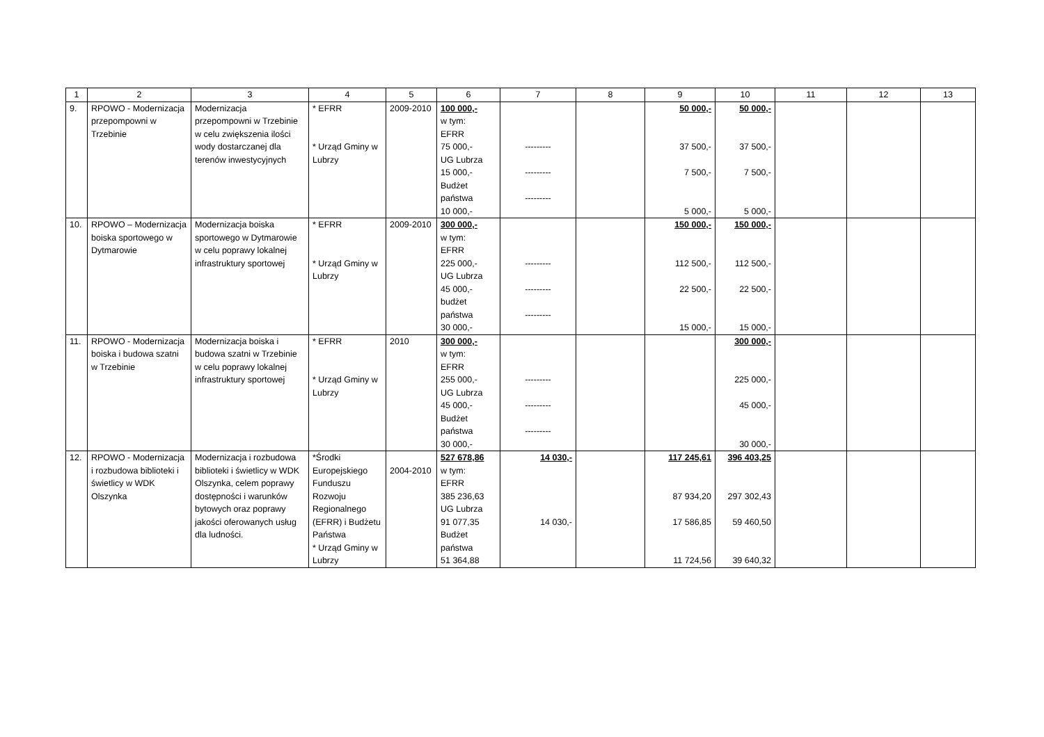| 1 | 2 | 3 | 4 | 5 | 6 | 7 | 8 | 9 | 10 | 11 | 12 | 13 |
| --- | --- | --- | --- | --- | --- | --- | --- | --- | --- | --- | --- | --- |
| 9. | RPOWO - Modernizacja przepompowni w Trzebinie | Modernizacja przepompowni w Trzebinie w celu zwiększenia ilości wody dostarczanej dla terenów inwestycyjnych | * EFRR * Urząd Gminy w Lubrzy | 2009-2010 | 100 000,- w tym: EFRR 75 000,- UG Lubrza 15 000,- Budżet państwa 10 000,- | --------- --------- --------- | | 50 000,- 37 500,- 7 500,- 5 000,- | 50 000,- 37 500,- 7 500,- 5 000,- | | | |
| 10. | RPOWO – Modernizacja boiska sportowego w Dytmarowie | Modernizacja boiska sportowego w Dytmarowie w celu poprawy lokalnej infrastruktury sportowej | * EFRR * Urząd Gminy w Lubrzy | 2009-2010 | 300 000,- w tym: EFRR 225 000,- UG Lubrza 45 000,- budżet państwa 30 000,- | --------- --------- --------- | | 150 000,- 112 500,- 22 500,- 15 000,- | 150 000,- 112 500,- 22 500,- 15 000,- | | | |
| 11. | RPOWO - Modernizacja boiska i budowa szatni w Trzebinie | Modernizacja boiska i budowa szatni w Trzebinie w celu poprawy lokalnej infrastruktury sportowej | * EFRR * Urząd Gminy w Lubrzy | 2010 | 300 000,- w tym: EFRR 255 000,- UG Lubrza 45 000,- Budżet państwa 30 000,- | --------- --------- --------- | | | 300 000,- 225 000,- 45 000,- 30 000,- | | | |
| 12. | RPOWO - Modernizacja i rozbudowa biblioteki i świetlicy w WDK Olszynka | Modernizacja i rozbudowa biblioteki i świetlicy w WDK Olszynka, celem poprawy dostępności i warunków bytowych oraz poprawy jakości oferowanych usług dla ludności. | *Środki Europejskiego Funduszu Rozwoju Regionalnego (EFRR) i Budżetu Państwa * Urząd Gminy w Lubrzy | 2004-2010 | 527 678,86 w tym: EFRR 385 236,63 UG Lubrza 91 077,35 Budżet państwa 51 364,88 | 14 030,- 14 030,- | | 117 245,61 87 934,20 17 586,85 11 724,56 | 396 403,25 297 302,43 59 460,50 39 640,32 | | | |